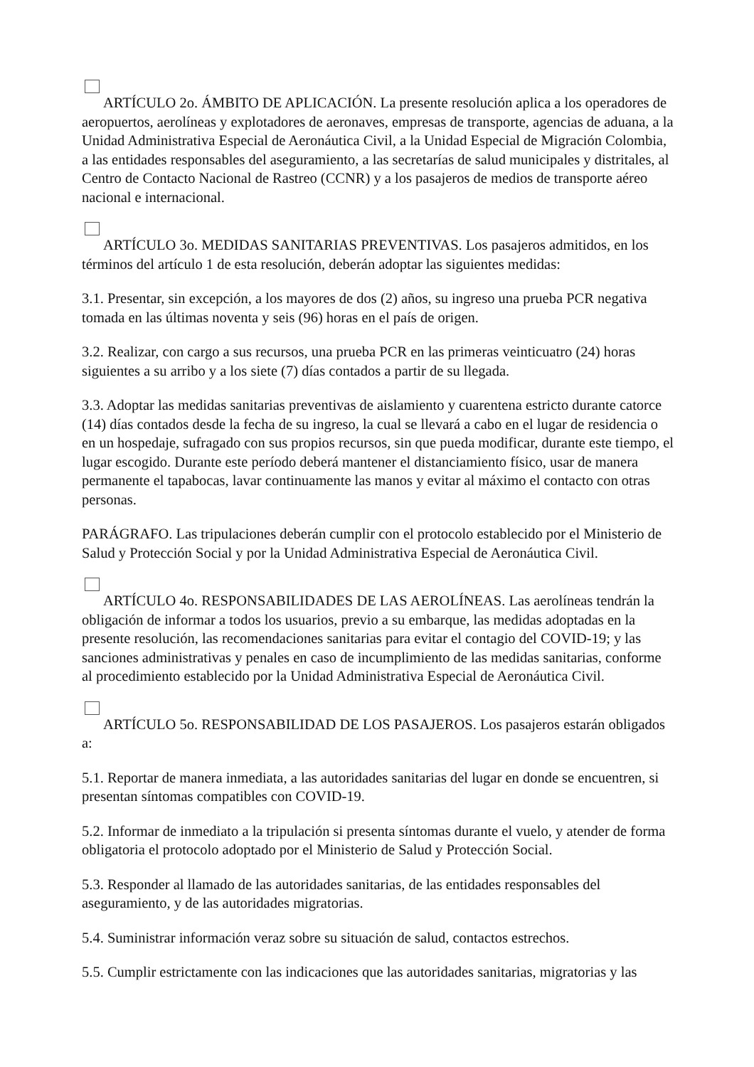ARTÍCULO 2o. ÁMBITO DE APLICACIÓN. La presente resolución aplica a los operadores de aeropuertos, aerolíneas y explotadores de aeronaves, empresas de transporte, agencias de aduana, a la Unidad Administrativa Especial de Aeronáutica Civil, a la Unidad Especial de Migración Colombia, a las entidades responsables del aseguramiento, a las secretarías de salud municipales y distritales, al Centro de Contacto Nacional de Rastreo (CCNR) y a los pasajeros de medios de transporte aéreo nacional e internacional.
ARTÍCULO 3o. MEDIDAS SANITARIAS PREVENTIVAS. Los pasajeros admitidos, en los términos del artículo 1 de esta resolución, deberán adoptar las siguientes medidas:
3.1. Presentar, sin excepción, a los mayores de dos (2) años, su ingreso una prueba PCR negativa tomada en las últimas noventa y seis (96) horas en el país de origen.
3.2. Realizar, con cargo a sus recursos, una prueba PCR en las primeras veinticuatro (24) horas siguientes a su arribo y a los siete (7) días contados a partir de su llegada.
3.3. Adoptar las medidas sanitarias preventivas de aislamiento y cuarentena estricto durante catorce (14) días contados desde la fecha de su ingreso, la cual se llevará a cabo en el lugar de residencia o en un hospedaje, sufragado con sus propios recursos, sin que pueda modificar, durante este tiempo, el lugar escogido. Durante este período deberá mantener el distanciamiento físico, usar de manera permanente el tapabocas, lavar continuamente las manos y evitar al máximo el contacto con otras personas.
PARÁGRAFO. Las tripulaciones deberán cumplir con el protocolo establecido por el Ministerio de Salud y Protección Social y por la Unidad Administrativa Especial de Aeronáutica Civil.
ARTÍCULO 4o. RESPONSABILIDADES DE LAS AEROLÍNEAS. Las aerolíneas tendrán la obligación de informar a todos los usuarios, previo a su embarque, las medidas adoptadas en la presente resolución, las recomendaciones sanitarias para evitar el contagio del COVID-19; y las sanciones administrativas y penales en caso de incumplimiento de las medidas sanitarias, conforme al procedimiento establecido por la Unidad Administrativa Especial de Aeronáutica Civil.
ARTÍCULO 5o. RESPONSABILIDAD DE LOS PASAJEROS. Los pasajeros estarán obligados a:
5.1. Reportar de manera inmediata, a las autoridades sanitarias del lugar en donde se encuentren, si presentan síntomas compatibles con COVID-19.
5.2. Informar de inmediato a la tripulación si presenta síntomas durante el vuelo, y atender de forma obligatoria el protocolo adoptado por el Ministerio de Salud y Protección Social.
5.3. Responder al llamado de las autoridades sanitarias, de las entidades responsables del aseguramiento, y de las autoridades migratorias.
5.4. Suministrar información veraz sobre su situación de salud, contactos estrechos.
5.5. Cumplir estrictamente con las indicaciones que las autoridades sanitarias, migratorias y las